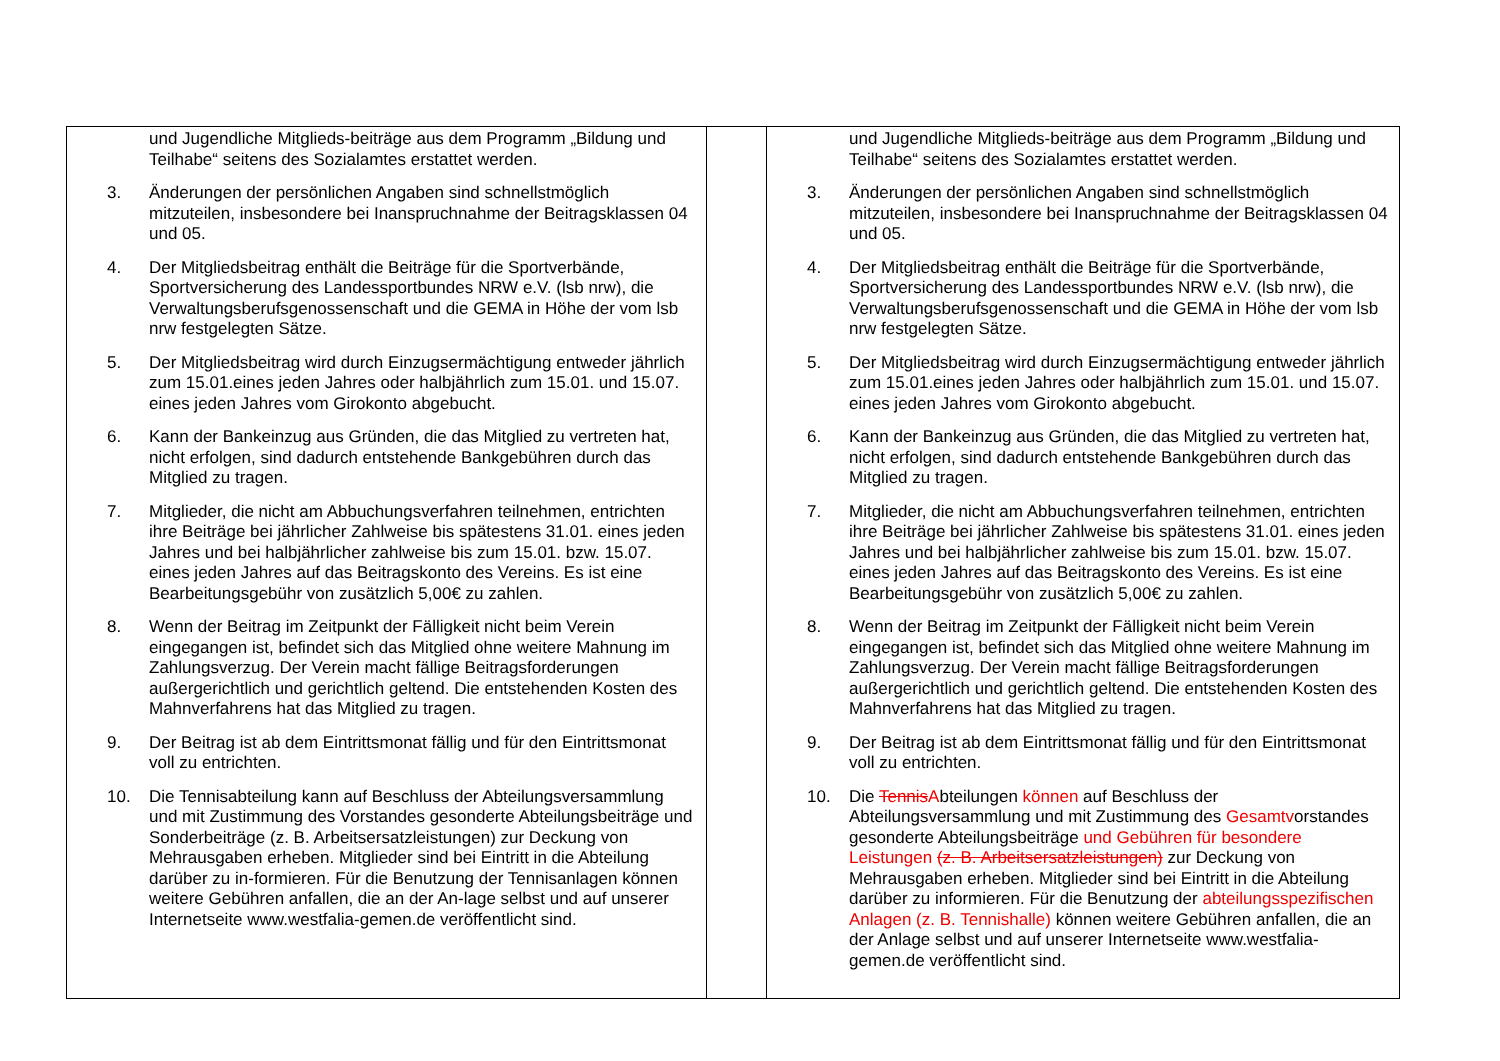| und Jugendliche Mitglieds-beiträge aus dem Programm „Bildung und Teilhabe“ seitens des Sozialamtes erstattet werden. 3. Änderungen der persönlichen Angaben sind schnellstmöglich mitzuteilen, insbesondere bei Inanspruchnahme der Beitragsklassen 04 und 05. 4. Der Mitgliedsbeitrag enthält die Beiträge für die Sportverbände, Sportversicherung des Landessportbundes NRW e.V. (lsb nrw), die Verwaltungsberufsgenossenschaft und die GEMA in Höhe der vom lsb nrw festgelegten Sätze. 5. Der Mitgliedsbeitrag wird durch Einzugsermächtigung entweder jährlich zum 15.01.eines jeden Jahres oder halbjährlich zum 15.01. und 15.07. eines jeden Jahres vom Girokonto abgebucht. 6. Kann der Bankeinzug aus Gründen, die das Mitglied zu vertreten hat, nicht erfolgen, sind dadurch entstehende Bankgebühren durch das Mitglied zu tragen. 7. Mitglieder, die nicht am Abbuchungsverfahren teilnehmen, entrichten ihre Beiträge bei jährlicher Zahlweise bis spätestens 31.01. eines jeden Jahres und bei halbjährlicher zahlweise bis zum 15.01. bzw. 15.07. eines jeden Jahres auf das Beitragskonto des Vereins. Es ist eine Bearbeitungsgebühr von zusätzlich 5,00€ zu zahlen. 8. Wenn der Beitrag im Zeitpunkt der Fälligkeit nicht beim Verein eingegangen ist, befindet sich das Mitglied ohne weitere Mahnung im Zahlungsverzug. Der Verein macht fällige Beitragsforderungen außergerichtlich und gerichtlich geltend. Die entstehenden Kosten des Mahnverfahrens hat das Mitglied zu tragen. 9. Der Beitrag ist ab dem Eintrittsmonat fällig und für den Eintrittsmonat voll zu entrichten. 10. Die Tennisabteilung kann auf Beschluss der Abteilungsversammlung und mit Zustimmung des Vorstandes gesonderte Abteilungsbeiträge und Sonderbeiträge (z. B. Arbeitsersatzleistungen) zur Deckung von Mehrausgaben erheben. Mitglieder sind bei Eintritt in die Abteilung darüber zu in-formieren. Für die Benutzung der Tennisanlagen können weitere Gebühren anfallen, die an der An-lage selbst und auf unserer Internetseite www.westfalia-gemen.de veröffentlicht sind. | | und Jugendliche Mitglieds-beiträge aus dem Programm „Bildung und Teilhabe“ seitens des Sozialamtes erstattet werden. 3. Änderungen der persönlichen Angaben sind schnellstmöglich mitzuteilen, insbesondere bei Inanspruchnahme der Beitragsklassen 04 und 05. 4. Der Mitgliedsbeitrag enthält die Beiträge für die Sportverbände, Sportversicherung des Landessportbundes NRW e.V. (lsb nrw), die Verwaltungsberufsgenossenschaft und die GEMA in Höhe der vom lsb nrw festgelegten Sätze. 5. Der Mitgliedsbeitrag wird durch Einzugsermächtigung entweder jährlich zum 15.01.eines jeden Jahres oder halbjährlich zum 15.01. und 15.07. eines jeden Jahres vom Girokonto abgebucht. 6. Kann der Bankeinzug aus Gründen, die das Mitglied zu vertreten hat, nicht erfolgen, sind dadurch entstehende Bankgebühren durch das Mitglied zu tragen. 7. Mitglieder, die nicht am Abbuchungsverfahren teilnehmen, entrichten ihre Beiträge bei jährlicher Zahlweise bis spätestens 31.01. eines jeden Jahres und bei halbjährlicher zahlweise bis zum 15.01. bzw. 15.07. eines jeden Jahres auf das Beitragskonto des Vereins. Es ist eine Bearbeitungsgebühr von zusätzlich 5,00€ zu zahlen. 8. Wenn der Beitrag im Zeitpunkt der Fälligkeit nicht beim Verein eingegangen ist, befindet sich das Mitglied ohne weitere Mahnung im Zahlungsverzug. Der Verein macht fällige Beitragsforderungen außergerichtlich und gerichtlich geltend. Die entstehenden Kosten des Mahnverfahrens hat das Mitglied zu tragen. 9. Der Beitrag ist ab dem Eintrittsmonat fällig und für den Eintrittsmonat voll zu entrichten. 10. Die Tennis A bteilungen können auf Beschluss der Abteilungsversammlung und mit Zustimmung des Gesamtv orstandes gesonderte Abteilungsbeiträge und Gebühren für besondere Leistungen (z. B. Arbeitsersatzleistungen) zur Deckung von Mehrausgaben erheben. Mitglieder sind bei Eintritt in die Abteilung darüber zu informieren. Für die Benutzung der abteilungsspezifischen Anlagen (z. B. Tennishalle) können weitere Gebühren anfallen, die an der Anlage selbst und auf unserer Internetseite www.westfalia-gemen.de veröffentlicht sind. |